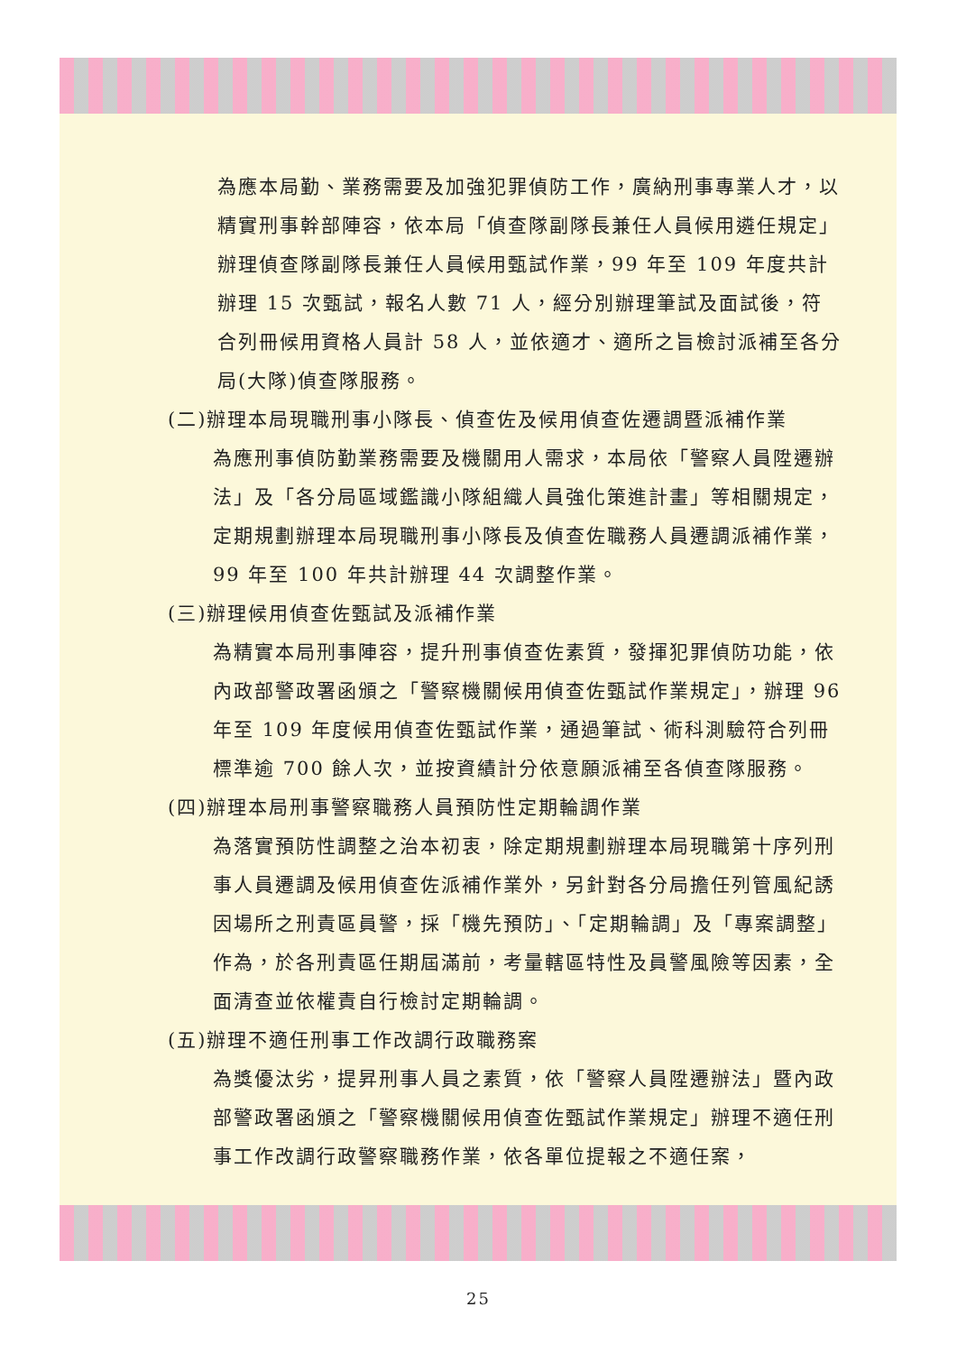為應本局勤、業務需要及加強犯罪偵防工作，廣納刑事專業人才，以精實刑事幹部陣容，依本局「偵查隊副隊長兼任人員候用遴任規定」辦理偵查隊副隊長兼任人員候用甄試作業，99 年至 109 年度共計辦理 15 次甄試，報名人數 71 人，經分別辦理筆試及面試後，符合列冊候用資格人員計 58 人，並依適才、適所之旨檢討派補至各分局(大隊)偵查隊服務。
(二)辦理本局現職刑事小隊長、偵查佐及候用偵查佐遷調暨派補作業
為應刑事偵防勤業務需要及機關用人需求，本局依「警察人員陞遷辦法」及「各分局區域鑑識小隊組織人員強化策進計畫」等相關規定，定期規劃辦理本局現職刑事小隊長及偵查佐職務人員遷調派補作業，99 年至 100 年共計辦理 44 次調整作業。
(三)辦理候用偵查佐甄試及派補作業
為精實本局刑事陣容，提升刑事偵查佐素質，發揮犯罪偵防功能，依內政部警政署函頒之「警察機關候用偵查佐甄試作業規定」，辦理 96 年至 109 年度候用偵查佐甄試作業，通過筆試、術科測驗符合列冊標準逾 700 餘人次，並按資績計分依意願派補至各偵查隊服務。
(四)辦理本局刑事警察職務人員預防性定期輪調作業
為落實預防性調整之治本初衷，除定期規劃辦理本局現職第十序列刑事人員遷調及候用偵查佐派補作業外，另針對各分局擔任列管風紀誘因場所之刑責區員警，採「機先預防」、「定期輪調」及「專案調整」作為，於各刑責區任期屆滿前，考量轄區特性及員警風險等因素，全面清查並依權責自行檢討定期輪調。
(五)辦理不適任刑事工作改調行政職務案
為獎優汰劣，提昇刑事人員之素質，依「警察人員陞遷辦法」暨內政部警政署函頒之「警察機關候用偵查佐甄試作業規定」辦理不適任刑事工作改調行政警察職務作業，依各單位提報之不適任案，
25